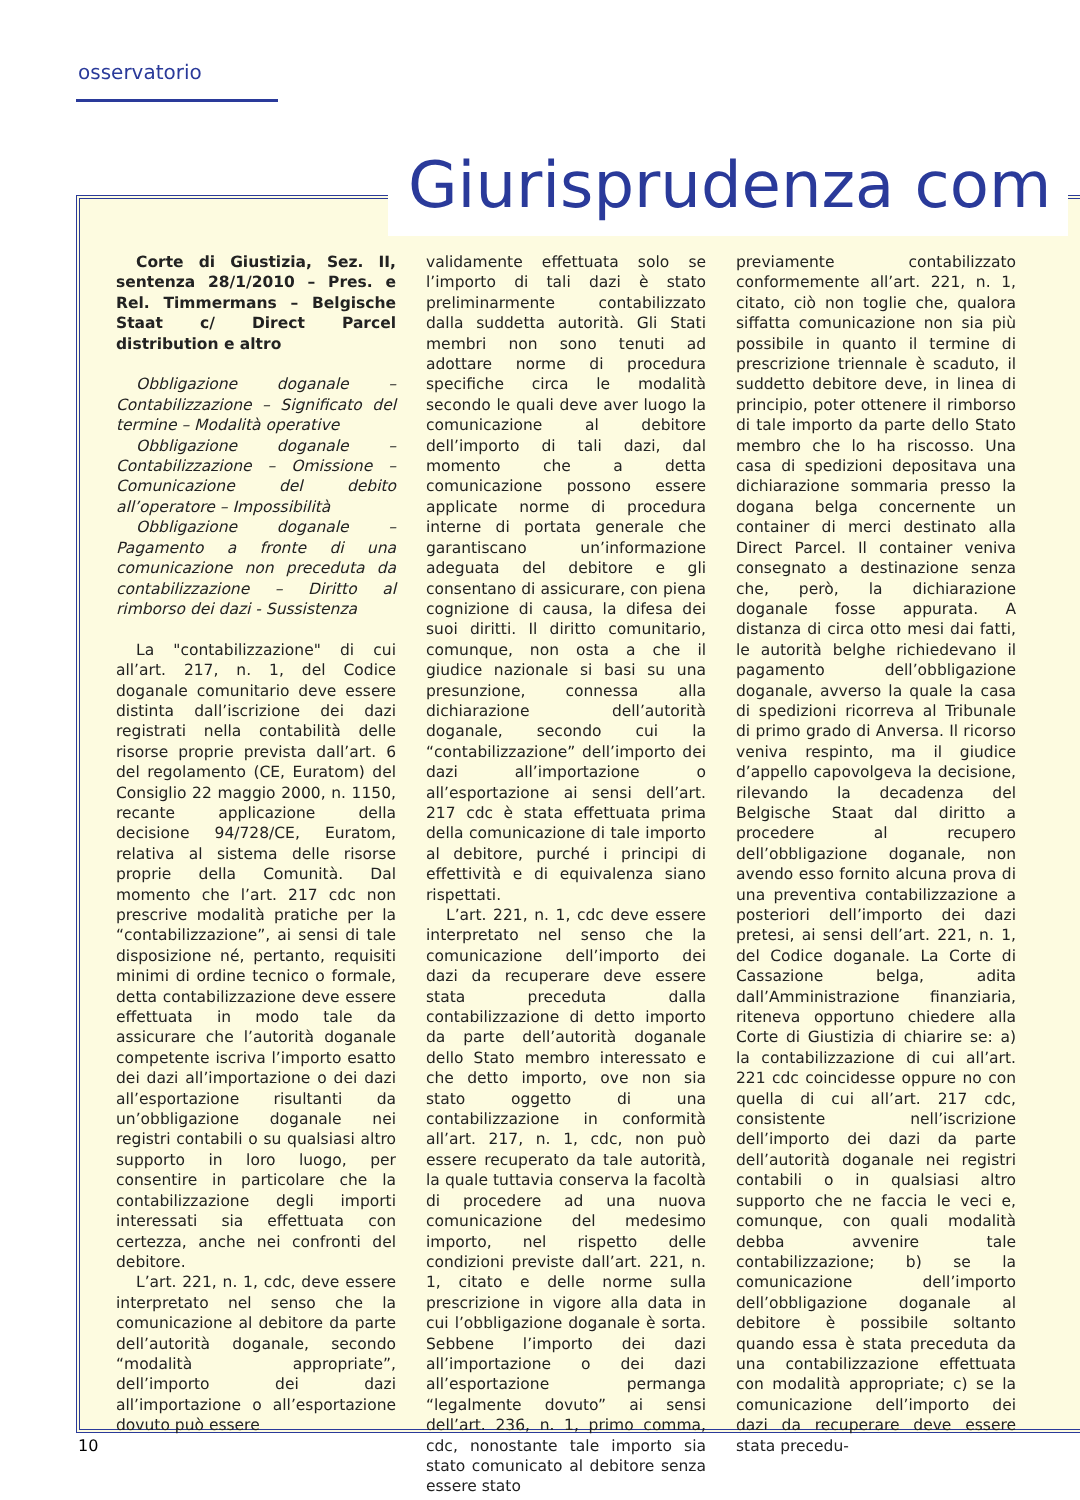osservatorio
Giurisprudenza com
Corte di Giustizia, Sez. II, sentenza 28/1/2010 – Pres. e Rel. Timmermans – Belgische Staat c/ Direct Parcel distribution e altro
Obbligazione doganale – Contabilizzazione – Significato del termine – Modalità operative
Obbligazione doganale – Contabilizzazione – Omissione – Comunicazione del debito all’operatore – Impossibilità
Obbligazione doganale – Pagamento a fronte di una comunicazione non preceduta da contabilizzazione – Diritto al rimborso dei dazi - Sussistenza
La "contabilizzazione" di cui all’art. 217, n. 1, del Codice doganale comunitario deve essere distinta dall’iscrizione dei dazi registrati nella contabilità delle risorse proprie prevista dall’art. 6 del regolamento (CE, Euratom) del Consiglio 22 maggio 2000, n. 1150, recante applicazione della decisione 94/728/CE, Euratom, relativa al sistema delle risorse proprie della Comunità. Dal momento che l’art. 217 cdc non prescrive modalità pratiche per la “contabilizzazione”, ai sensi di tale disposizione né, pertanto, requisiti minimi di ordine tecnico o formale, detta contabilizzazione deve essere effettuata in modo tale da assicurare che l’autorità doganale competente iscriva l’importo esatto dei dazi all’importazione o dei dazi all’esportazione risultanti da un’obbligazione doganale nei registri contabili o su qualsiasi altro supporto in loro luogo, per consentire in particolare che la contabilizzazione degli importi interessati sia effettuata con certezza, anche nei confronti del debitore.
L’art. 221, n. 1, cdc, deve essere interpretato nel senso che la comunicazione al debitore da parte dell’autorità doganale, secondo “modalità appropriate”, dell’importo dei dazi all’importazione o all’esportazione dovuto può essere
validamente effettuata solo se l’importo di tali dazi è stato preliminarmente contabilizzato dalla suddetta autorità. Gli Stati membri non sono tenuti ad adottare norme di procedura specifiche circa le modalità secondo le quali deve aver luogo la comunicazione al debitore dell’importo di tali dazi, dal momento che a detta comunicazione possono essere applicate norme di procedura interne di portata generale che garantiscano un’informazione adeguata del debitore e gli consentano di assicurare, con piena cognizione di causa, la difesa dei suoi diritti. Il diritto comunitario, comunque, non osta a che il giudice nazionale si basi su una presunzione, connessa alla dichiarazione dell’autorità doganale, secondo cui la “contabilizzazione” dell’importo dei dazi all’importazione o all’esportazione ai sensi dell’art. 217 cdc è stata effettuata prima della comunicazione di tale importo al debitore, purché i principi di effettività e di equivalenza siano rispettati.
L’art. 221, n. 1, cdc deve essere interpretato nel senso che la comunicazione dell’importo dei dazi da recuperare deve essere stata preceduta dalla contabilizzazione di detto importo da parte dell’autorità doganale dello Stato membro interessato e che detto importo, ove non sia stato oggetto di una contabilizzazione in conformità all’art. 217, n. 1, cdc, non può essere recuperato da tale autorità, la quale tuttavia conserva la facoltà di procedere ad una nuova comunicazione del medesimo importo, nel rispetto delle condizioni previste dall’art. 221, n. 1, citato e delle norme sulla prescrizione in vigore alla data in cui l’obbligazione doganale è sorta. Sebbene l’importo dei dazi all’importazione o dei dazi all’esportazione permanga “legalmente dovuto” ai sensi dell’art. 236, n. 1, primo comma, cdc, nonostante tale importo sia stato comunicato al debitore senza essere stato
previamente contabilizzato conformemente all’art. 221, n. 1, citato, ciò non toglie che, qualora siffatta comunicazione non sia più possibile in quanto il termine di prescrizione triennale è scaduto, il suddetto debitore deve, in linea di principio, poter ottenere il rimborso di tale importo da parte dello Stato membro che lo ha riscosso. Una casa di spedizioni depositava una dichiarazione sommaria presso la dogana belga concernente un container di merci destinato alla Direct Parcel. Il container veniva consegnato a destinazione senza che, però, la dichiarazione doganale fosse appurata. A distanza di circa otto mesi dai fatti, le autorità belghe richiedevano il pagamento dell’obbligazione doganale, avverso la quale la casa di spedizioni ricorreva al Tribunale di primo grado di Anversa. Il ricorso veniva respinto, ma il giudice d’appello capovolgeva la decisione, rilevando la decadenza del Belgische Staat dal diritto a procedere al recupero dell’obbligazione doganale, non avendo esso fornito alcuna prova di una preventiva contabilizzazione a posteriori dell’importo dei dazi pretesi, ai sensi dell’art. 221, n. 1, del Codice doganale. La Corte di Cassazione belga, adita dall’Amministrazione finanziaria, riteneva opportuno chiedere alla Corte di Giustizia di chiarire se: a) la contabilizzazione di cui all’art. 221 cdc coincidesse oppure no con quella di cui all’art. 217 cdc, consistente nell’iscrizione dell’importo dei dazi da parte dell’autorità doganale nei registri contabili o in qualsiasi altro supporto che ne faccia le veci e, comunque, con quali modalità debba avvenire tale contabilizzazione; b) se la comunicazione dell’importo dell’obbligazione doganale al debitore è possibile soltanto quando essa è stata preceduta da una contabilizzazione effettuata con modalità appropriate; c) se la comunicazione dell’importo dei dazi da recuperare deve essere stata precedu-
10